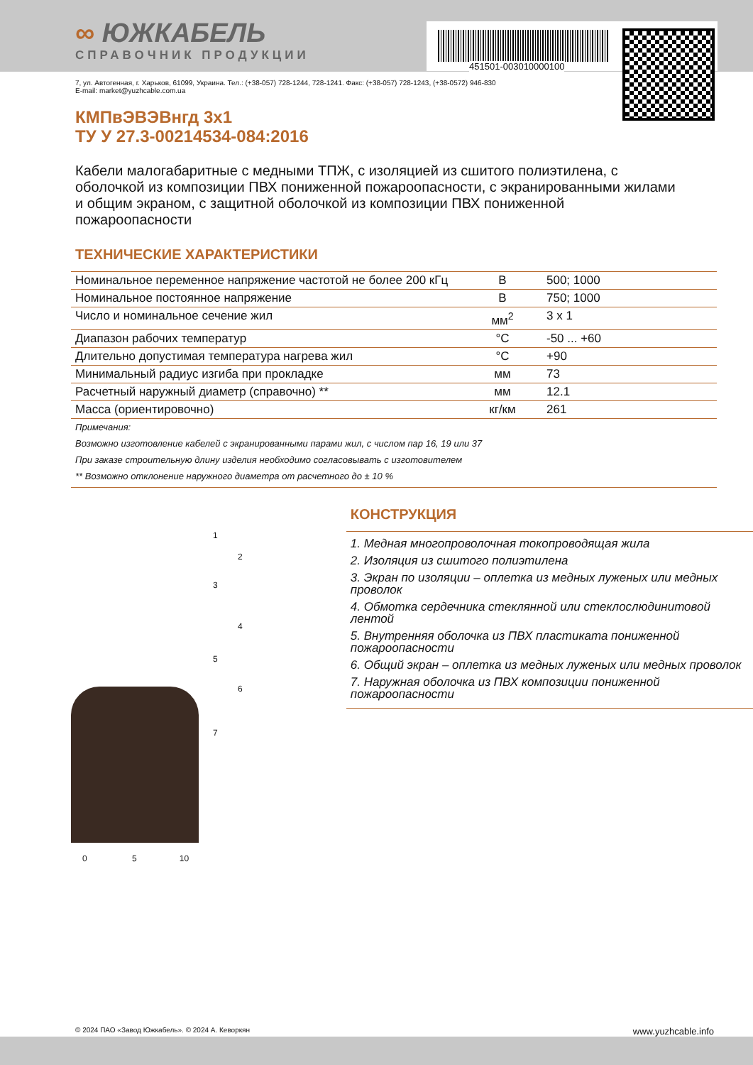∞ ЮЖКАБЕЛЬ
СПРАВОЧНИК ПРОДУКЦИИ
451501-003010000100
7, ул. Автогенная, г. Харьков, 61099, Украина. Тел.: (+38-057) 728-1244, 728-1241. Факс: (+38-057) 728-1243, (+38-0572) 946-830
E-mail: market@yuzhcable.com.ua
КМПвЭВЭВнгд 3x1
ТУ У 27.3-00214534-084:2016
Кабели малогабаритные с медными ТПЖ, с изоляцией из сшитого полиэтилена, с оболочкой из композиции ПВХ пониженной пожароопасности, с экранированными жилами и общим экраном, с защитной оболочкой из композиции ПВХ пониженной пожароопасности
ТЕХНИЧЕСКИЕ ХАРАКТЕРИСТИКИ
| Номинальное переменное напряжение частотой не более 200 кГц | В | 500; 1000 |
| Номинальное постоянное напряжение | В | 750; 1000 |
| Число и номинальное сечение жил | мм<sup>2</sup> | 3 x 1 |
| Диапазон рабочих температур | °С | -50 ... +60 |
| Длительно допустимая температура нагрева жил | °С | +90 |
| Минимальный радиус изгиба при прокладке | мм | 73 |
| Расчетный наружный диаметр (справочно) ** | мм | 12.1 |
| Масса (ориентировочно) | кг/км | 261 |
Примечания:
Возможно изготовление кабелей с экранированными парами жил, с числом пар 16, 19 или 37
При заказе строительную длину изделия необходимо согласовывать с изготовителем
** Возможно отклонение наружного диаметра от расчетного до ± 10 %
1
2
3
4
5
6
7
0 5 10
КОНСТРУКЦИЯ
1. Медная многопроволочная токопроводящая жила
2. Изоляция из сшитого полиэтилена
3. Экран по изоляции – оплетка из медных луженых или медных проволок
4. Обмотка сердечника стеклянной или стеклослюдинитовой лентой
5. Внутренняя оболочка из ПВХ пластиката пониженной пожароопасности
6. Общий экран – оплетка из медных луженых или медных проволок
7. Наружная оболочка из ПВХ композиции пониженной пожароопасности
© 2024 ПАО «Завод Южкабель». © 2024 А. Кеворкян www.yuzhcable.info